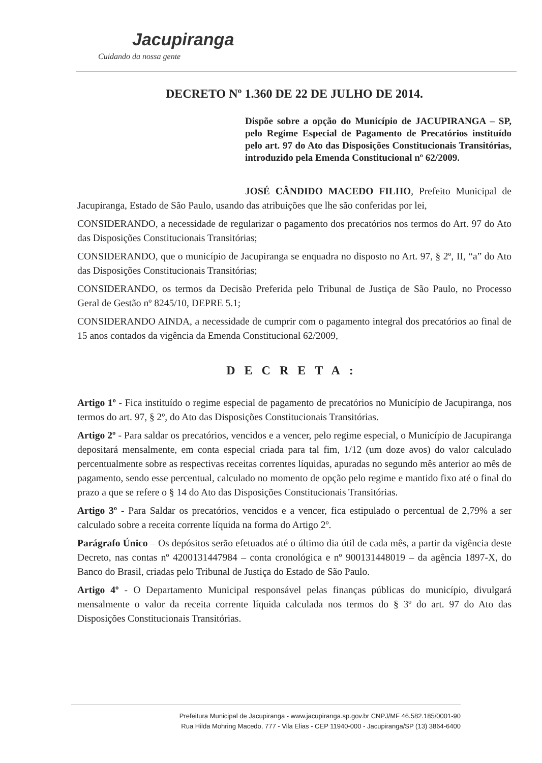Jacupiranga
Cuidando da nossa gente
DECRETO Nº 1.360 DE 22 DE JULHO DE 2014.
Dispõe sobre a opção do Município de JACUPIRANGA – SP, pelo Regime Especial de Pagamento de Precatórios instituído pelo art. 97 do Ato das Disposições Constitucionais Transitórias, introduzido pela Emenda Constitucional nº 62/2009.
JOSÉ CÂNDIDO MACEDO FILHO, Prefeito Municipal de Jacupiranga, Estado de São Paulo, usando das atribuições que lhe são conferidas por lei,
CONSIDERANDO, a necessidade de regularizar o pagamento dos precatórios nos termos do Art. 97 do Ato das Disposições Constitucionais Transitórias;
CONSIDERANDO, que o município de Jacupiranga se enquadra no disposto no Art. 97, § 2º, II, “a” do Ato das Disposições Constitucionais Transitórias;
CONSIDERANDO, os termos da Decisão Preferida pelo Tribunal de Justiça de São Paulo, no Processo Geral de Gestão nº 8245/10, DEPRE 5.1;
CONSIDERANDO AINDA, a necessidade de cumprir com o pagamento integral dos precatórios ao final de 15 anos contados da vigência da Emenda Constitucional 62/2009,
DECRETA:
Artigo 1º - Fica instituído o regime especial de pagamento de precatórios no Município de Jacupiranga, nos termos do art. 97, § 2º, do Ato das Disposições Constitucionais Transitórias.
Artigo 2º - Para saldar os precatórios, vencidos e a vencer, pelo regime especial, o Município de Jacupiranga depositará mensalmente, em conta especial criada para tal fim, 1/12 (um doze avos) do valor calculado percentualmente sobre as respectivas receitas correntes líquidas, apuradas no segundo mês anterior ao mês de pagamento, sendo esse percentual, calculado no momento de opção pelo regime e mantido fixo até o final do prazo a que se refere o § 14 do Ato das Disposições Constitucionais Transitórias.
Artigo 3º - Para Saldar os precatórios, vencidos e a vencer, fica estipulado o percentual de 2,79% a ser calculado sobre a receita corrente líquida na forma do Artigo 2º.
Parágrafo Único – Os depósitos serão efetuados até o último dia útil de cada mês, a partir da vigência deste Decreto, nas contas nº 4200131447984 – conta cronológica e nº 900131448019 – da agência 1897-X, do Banco do Brasil, criadas pelo Tribunal de Justiça do Estado de São Paulo.
Artigo 4º - O Departamento Municipal responsável pelas finanças públicas do município, divulgará mensalmente o valor da receita corrente líquida calculada nos termos do § 3º do art. 97 do Ato das Disposições Constitucionais Transitórias.
Prefeitura Municipal de Jacupiranga - www.jacupiranga.sp.gov.br CNPJ/MF 46.582.185/0001-90
Rua Hilda Mohring Macedo, 777 - Vila Elias - CEP 11940-000 - Jacupiranga/SP (13) 3864-6400